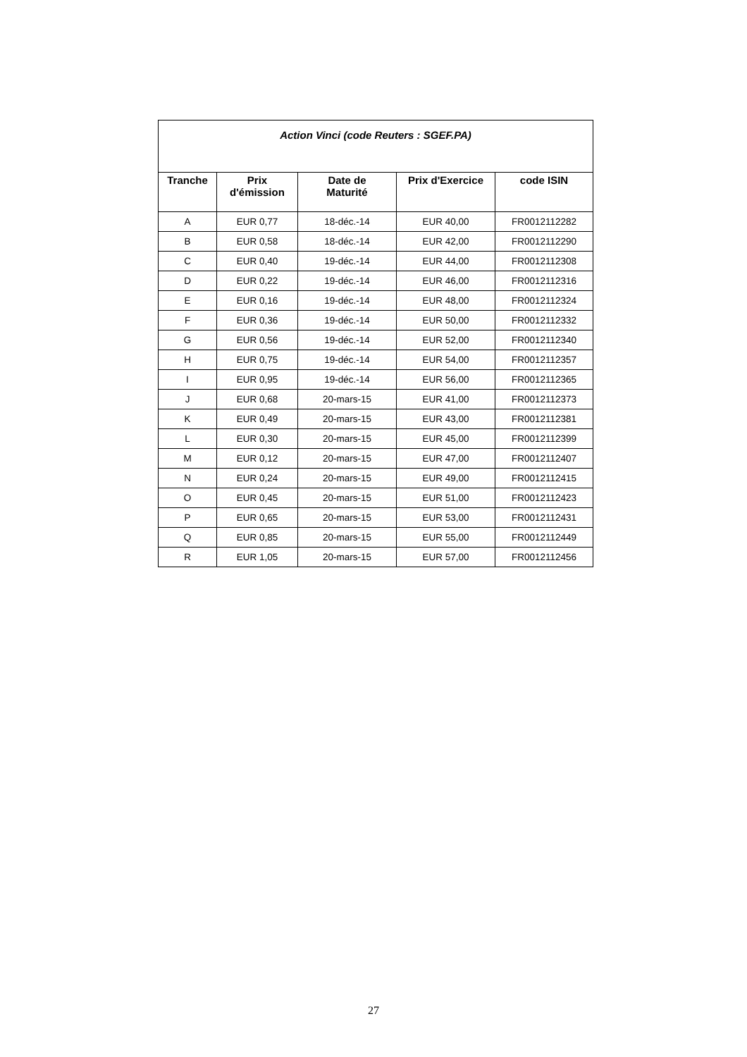| Action Vinci (code Reuters : SGEF.PA) | | | | |
| Tranche | Prix d'émission | Date de Maturité | Prix d'Exercice | code ISIN |
| A | EUR 0,77 | 18-déc.-14 | EUR 40,00 | FR0012112282 |
| B | EUR 0,58 | 18-déc.-14 | EUR 42,00 | FR0012112290 |
| C | EUR 0,40 | 19-déc.-14 | EUR 44,00 | FR0012112308 |
| D | EUR 0,22 | 19-déc.-14 | EUR 46,00 | FR0012112316 |
| E | EUR 0,16 | 19-déc.-14 | EUR 48,00 | FR0012112324 |
| F | EUR 0,36 | 19-déc.-14 | EUR 50,00 | FR0012112332 |
| G | EUR 0,56 | 19-déc.-14 | EUR 52,00 | FR0012112340 |
| H | EUR 0,75 | 19-déc.-14 | EUR 54,00 | FR0012112357 |
| I | EUR 0,95 | 19-déc.-14 | EUR 56,00 | FR0012112365 |
| J | EUR 0,68 | 20-mars-15 | EUR 41,00 | FR0012112373 |
| K | EUR 0,49 | 20-mars-15 | EUR 43,00 | FR0012112381 |
| L | EUR 0,30 | 20-mars-15 | EUR 45,00 | FR0012112399 |
| M | EUR 0,12 | 20-mars-15 | EUR 47,00 | FR0012112407 |
| N | EUR 0,24 | 20-mars-15 | EUR 49,00 | FR0012112415 |
| O | EUR 0,45 | 20-mars-15 | EUR 51,00 | FR0012112423 |
| P | EUR 0,65 | 20-mars-15 | EUR 53,00 | FR0012112431 |
| Q | EUR 0,85 | 20-mars-15 | EUR 55,00 | FR0012112449 |
| R | EUR 1,05 | 20-mars-15 | EUR 57,00 | FR0012112456 |
27